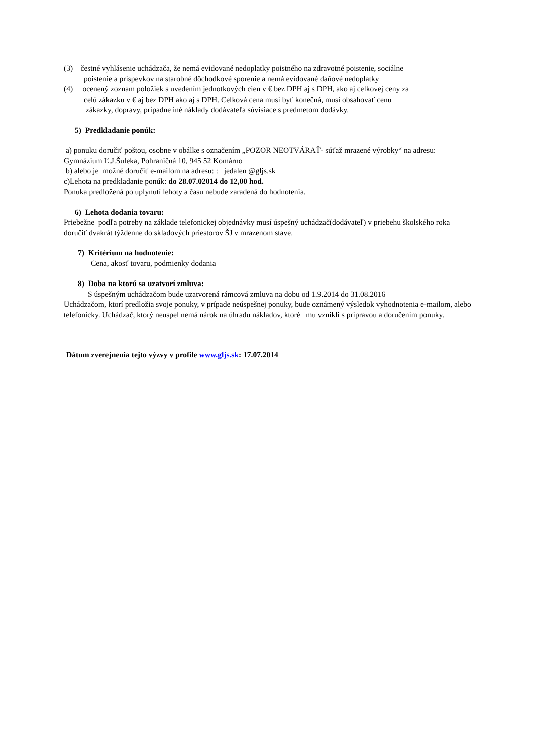(3) čestné vyhlásenie uchádzača, že nemá evidované nedoplatky poistného na zdravotné poistenie, sociálne
poistenie a príspevkov na starobné dôchodkové sporenie a nemá evidované daňové nedoplatky
(4) ocenený zoznam položiek s uvedením jednotkových cien v € bez DPH aj s DPH, ako aj celkovej ceny za
celú zákazku v € aj bez DPH ako aj s DPH. Celková cena musí byť konečná, musí obsahovať cenu
zákazky, dopravy, prípadne iné náklady dodávateľa súvisiace s predmetom dodávky.
5) Predkladanie ponúk:
a) ponuku doručiť poštou, osobne v obálke s označením „POZOR NEOTVÁRAŤ- súťaž mrazené výrobky“ na adresu: Gymnázium Ľ.J.Šuleka, Pohraničná 10, 945 52 Komárno
b) alebo je možné doručiť e-mailom na adresu: : jedalen @gljs.sk
c)Lehota na predkladanie ponúk: do 28.07.02014 do 12,00 hod.
Ponuka predložená po uplynutí lehoty a času nebude zaradená do hodnotenia.
6) Lehota dodania tovaru:
Priebežne podľa potreby na základe telefonickej objednávky musí úspešný uchádzač(dodávateľ) v priebehu školského roka doručiť dvakrát týždenne do skladových priestorov ŠJ v mrazenom stave.
7) Kritérium na hodnotenie:
Cena, akosť tovaru, podmienky dodania
8) Doba na ktorú sa uzatvorí zmluva:
S úspešným uchádzačom bude uzatvorená rámcová zmluva na dobu od 1.9.2014 do 31.08.2016
Uchádzačom, ktorí predložia svoje ponuky, v prípade neúspešnej ponuky, bude oznámený výsledok vyhodnotenia e-mailom, alebo telefonicky. Uchádzač, ktorý neuspel nemá nárok na úhradu nákladov, ktoré mu vznikli s prípravou a doručením ponuky.
Dátum zverejnenia tejto výzvy v profile www.gljs.sk: 17.07.2014